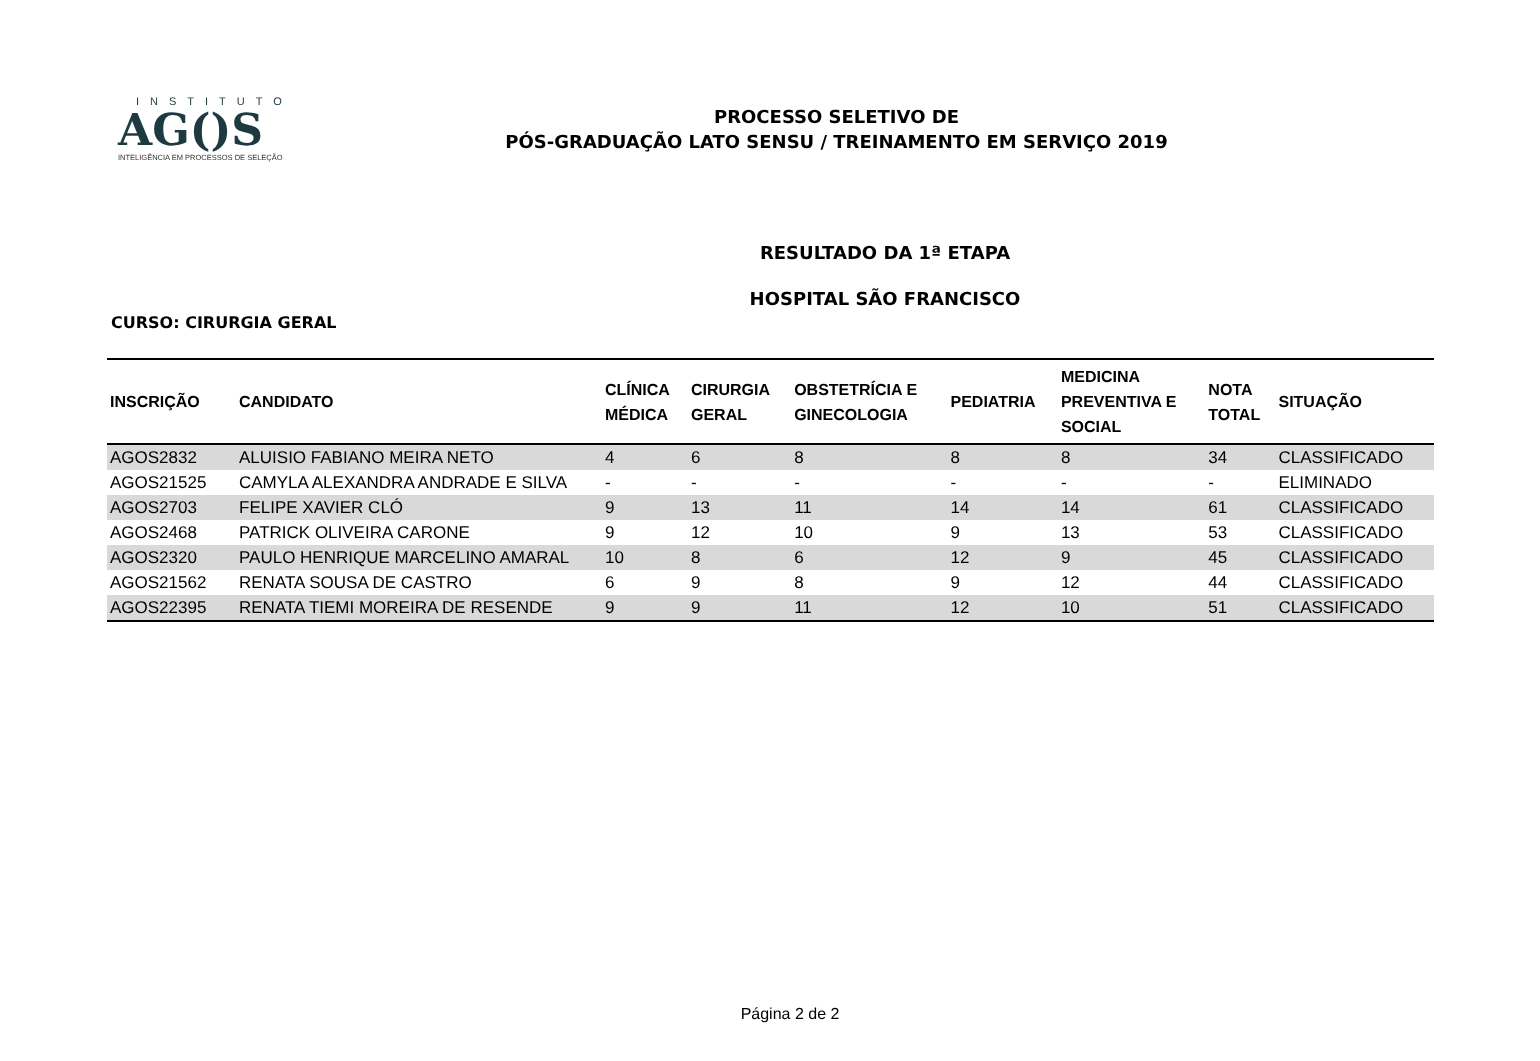INSTITUTO
AG()S
INTELIGÊNCIA EM PROCESSOS DE SELEÇÃO
PROCESSO SELETIVO DE
PÓS-GRADUAÇÃO LATO SENSU / TREINAMENTO EM SERVIÇO 2019
RESULTADO DA 1ª ETAPA
HOSPITAL SÃO FRANCISCO
CURSO: CIRURGIA GERAL
| INSCRIÇÃO | CANDIDATO | CLÍNICA MÉDICA | CIRURGIA GERAL | OBSTETRÍCIA E GINECOLOGIA | PEDIATRIA | MEDICINA PREVENTIVA E SOCIAL | NOTA TOTAL | SITUAÇÃO |
| --- | --- | --- | --- | --- | --- | --- | --- | --- |
| AGOS2832 | ALUISIO FABIANO MEIRA NETO | 4 | 6 | 8 | 8 | 8 | 34 | CLASSIFICADO |
| AGOS21525 | CAMYLA ALEXANDRA ANDRADE E SILVA | - | - | - | - | - | - | ELIMINADO |
| AGOS2703 | FELIPE XAVIER CLÓ | 9 | 13 | 11 | 14 | 14 | 61 | CLASSIFICADO |
| AGOS2468 | PATRICK OLIVEIRA CARONE | 9 | 12 | 10 | 9 | 13 | 53 | CLASSIFICADO |
| AGOS2320 | PAULO HENRIQUE MARCELINO AMARAL | 10 | 8 | 6 | 12 | 9 | 45 | CLASSIFICADO |
| AGOS21562 | RENATA SOUSA DE CASTRO | 6 | 9 | 8 | 9 | 12 | 44 | CLASSIFICADO |
| AGOS22395 | RENATA TIEMI MOREIRA DE RESENDE | 9 | 9 | 11 | 12 | 10 | 51 | CLASSIFICADO |
Página 2 de 2